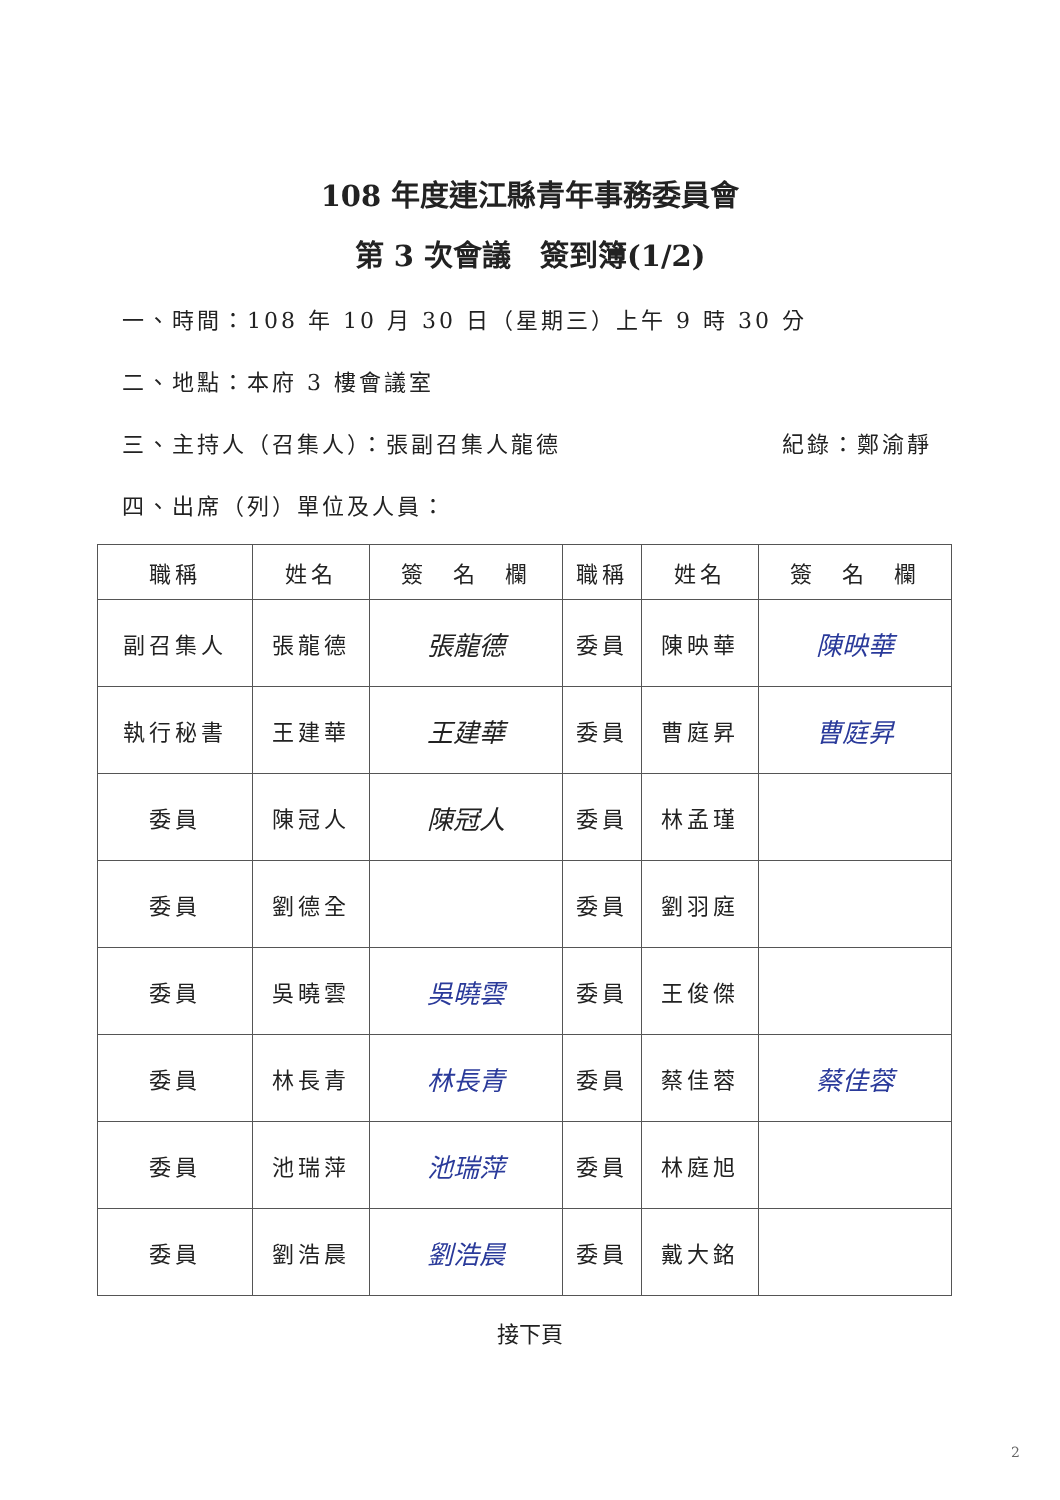108 年度連江縣青年事務委員會
第 3 次會議　簽到簿(1/2)
一、時間：108 年 10 月 30 日（星期三）上午 9 時 30 分
二、地點：本府 3 樓會議室
三、主持人（召集人）：張副召集人龍德 紀錄：鄭渝靜
四、出席（列）單位及人員：
| 職稱 | 姓名 | 簽 名 欄 | 職稱 | 姓名 | 簽 名 欄 |
| --- | --- | --- | --- | --- | --- |
| 副召集人 | 張龍德 | 張龍德 | 委員 | 陳映華 | 陳映華 |
| 執行秘書 | 王建華 | 王建華 | 委員 | 曹庭昇 | 曹庭昇 |
| 委員 | 陳冠人 | 陳冠人 | 委員 | 林孟瑾 | |
| 委員 | 劉德全 | | 委員 | 劉羽庭 | |
| 委員 | 吳曉雲 | 吳曉雲 | 委員 | 王俊傑 | |
| 委員 | 林長青 | 林長青 | 委員 | 蔡佳蓉 | 蔡佳蓉 |
| 委員 | 池瑞萍 | 池瑞萍 | 委員 | 林庭旭 | |
| 委員 | 劉浩晨 | 劉浩晨 | 委員 | 戴大銘 | |
接下頁
2